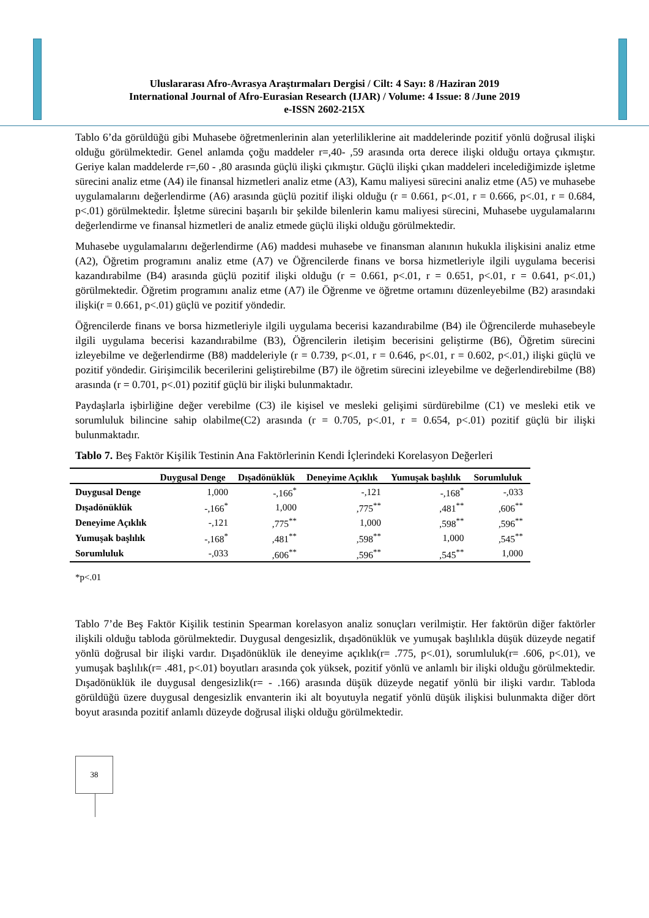Uluslararası Afro-Avrasya Araştırmaları Dergisi / Cilt: 4 Sayı: 8 /Haziran 2019
International Journal of Afro-Eurasian Research (IJAR) / Volume: 4 Issue: 8 /June 2019
e-ISSN 2602-215X
Tablo 6’da görüldüğü gibi Muhasebe öğretmenlerinin alan yeterliliklerine ait maddelerinde pozitif yönlü doğrusal ilişki olduğu görülmektedir. Genel anlamda çoğu maddeler r=,40- ,59 arasında orta derece ilişki olduğu ortaya çıkmıştır. Geriye kalan maddelerde r=,60 - ,80 arasında güçlü ilişki çıkmıştır. Güçlü ilişki çıkan maddeleri incelediğimizde işletme sürecini analiz etme (A4) ile finansal hizmetleri analiz etme (A3), Kamu maliyesi sürecini analiz etme (A5) ve muhasebe uygulamalarını değerlendirme (A6) arasında güçlü pozitif ilişki olduğu (r = 0.661, p<.01, r = 0.666, p<.01, r = 0.684, p<.01) görülmektedir. İşletme sürecini başarılı bir şekilde bilenlerin kamu maliyesi sürecini, Muhasebe uygulamalarını değerlendirme ve finansal hizmetleri de analiz etmede güçlü ilişki olduğu görülmektedir.
Muhasebe uygulamalarını değerlendirme (A6) maddesi muhasebe ve finansman alanının hukukla ilişkisini analiz etme (A2), Öğretim programını analiz etme (A7) ve Öğrencilerde finans ve borsa hizmetleriyle ilgili uygulama becerisi kazandırabilme (B4) arasında güçlü pozitif ilişki olduğu (r = 0.661, p<.01, r = 0.651, p<.01, r = 0.641, p<.01,) görülmektedir. Öğretim programını analiz etme (A7) ile Öğrenme ve öğretme ortamını düzenleyebilme (B2) arasındaki ilişki(r = 0.661, p<.01) güçlü ve pozitif yöndedir.
Öğrencilerde finans ve borsa hizmetleriyle ilgili uygulama becerisi kazandırabilme (B4) ile Öğrencilerde muhasebeyle ilgili uygulama becerisi kazandırabilme (B3), Öğrencilerin iletişim becerisini geliştirme (B6), Öğretim sürecini izleyebilme ve değerlendirme (B8) maddeleriyle (r = 0.739, p<.01, r = 0.646, p<.01, r = 0.602, p<.01,) ilişki güçlü ve pozitif yöndedir. Girişimcilik becerilerini geliştirebilme (B7) ile öğretim sürecini izleyebilme ve değerlendirebilme (B8) arasında (r = 0.701, p<.01) pozitif güçlü bir ilişki bulunmaktadır.
Paydaşlarla işbirliğine değer verebilme (C3) ile kişisel ve mesleki gelişimi sürdürebilme (C1) ve mesleki etik ve sorumluluk bilincine sahip olabilme(C2) arasında (r = 0.705, p<.01, r = 0.654, p<.01) pozitif güçlü bir ilişki bulunmaktadır.
Tablo 7. Beş Faktör Kişilik Testinin Ana Faktörlerinin Kendi İçlerindeki Korelasyon Değerleri
| | Duygusal Denge | Dışadönüklük | Deneyime Açıklık | Yumuşak başlılık | Sorumluluk |
| --- | --- | --- | --- | --- | --- |
| Duygusal Denge | 1,000 | -,166<sup>*</sup> | -,121 | -,168<sup>*</sup> | -,033 |
| Dışadönüklük | -,166<sup>*</sup> | 1,000 | ,775<sup>**</sup> | ,481<sup>**</sup> | ,606<sup>**</sup> |
| Deneyime Açıklık | -,121 | ,775<sup>**</sup> | 1,000 | ,598<sup>**</sup> | ,596<sup>**</sup> |
| Yumuşak başlılık | -,168<sup>*</sup> | ,481<sup>**</sup> | ,598<sup>**</sup> | 1,000 | ,545<sup>**</sup> |
| Sorumluluk | -,033 | ,606<sup>**</sup> | ,596<sup>**</sup> | ,545<sup>**</sup> | 1,000 |
*p<.01
Tablo 7’de Beş Faktör Kişilik testinin Spearman korelasyon analiz sonuçları verilmiştir. Her faktörün diğer faktörler ilişkili olduğu tabloda görülmektedir. Duygusal dengesizlik, dışadönüklük ve yumuşak başlılıkla düşük düzeyde negatif yönlü doğrusal bir ilişki vardır. Dışadönüklük ile deneyime açıklık(r= .775, p<.01), sorumluluk(r= .606, p<.01), ve yumuşak başlılık(r= .481, p<.01) boyutları arasında çok yüksek, pozitif yönlü ve anlamlı bir ilişki olduğu görülmektedir. Dışadönüklük ile duygusal dengesizlik(r= - .166) arasında düşük düzeyde negatif yönlü bir ilişki vardır. Tabloda görüldüğü üzere duygusal dengesizlik envanterin iki alt boyutuyla negatif yönlü düşük ilişkisi bulunmakta diğer dört boyut arasında pozitif anlamlı düzeyde doğrusal ilişki olduğu görülmektedir.
38